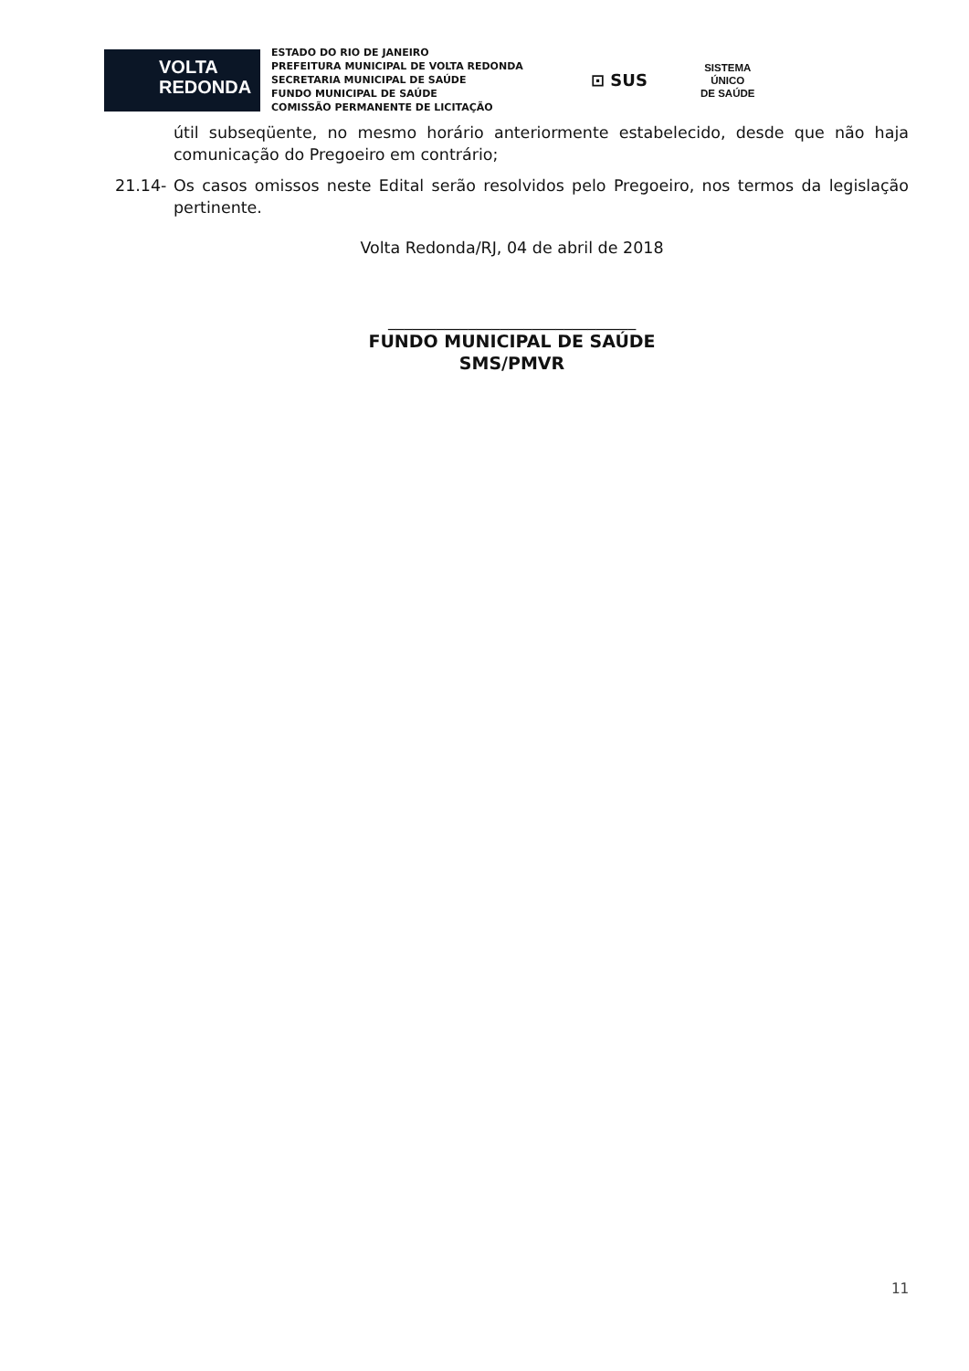VOLTA
REDONDA
ESTADO DO RIO DE JANEIRO
PREFEITURA MUNICIPAL DE VOLTA REDONDA
SECRETARIA MUNICIPAL DE SAÚDE
FUNDO MUNICIPAL DE SAÚDE
COMISSÃO PERMANENTE DE LICITAÇÃO
⊡ SUS
SISTEMA
ÚNICO
DE SAÚDE
útil subseqüente, no mesmo horário anteriormente estabelecido, desde que não haja comunicação do Pregoeiro em contrário;
21.14- Os casos omissos neste Edital serão resolvidos pelo Pregoeiro, nos termos da legislação pertinente.
Volta Redonda/RJ, 04 de abril de 2018
_______________________________
FUNDO MUNICIPAL DE SAÚDE
SMS/PMVR
11